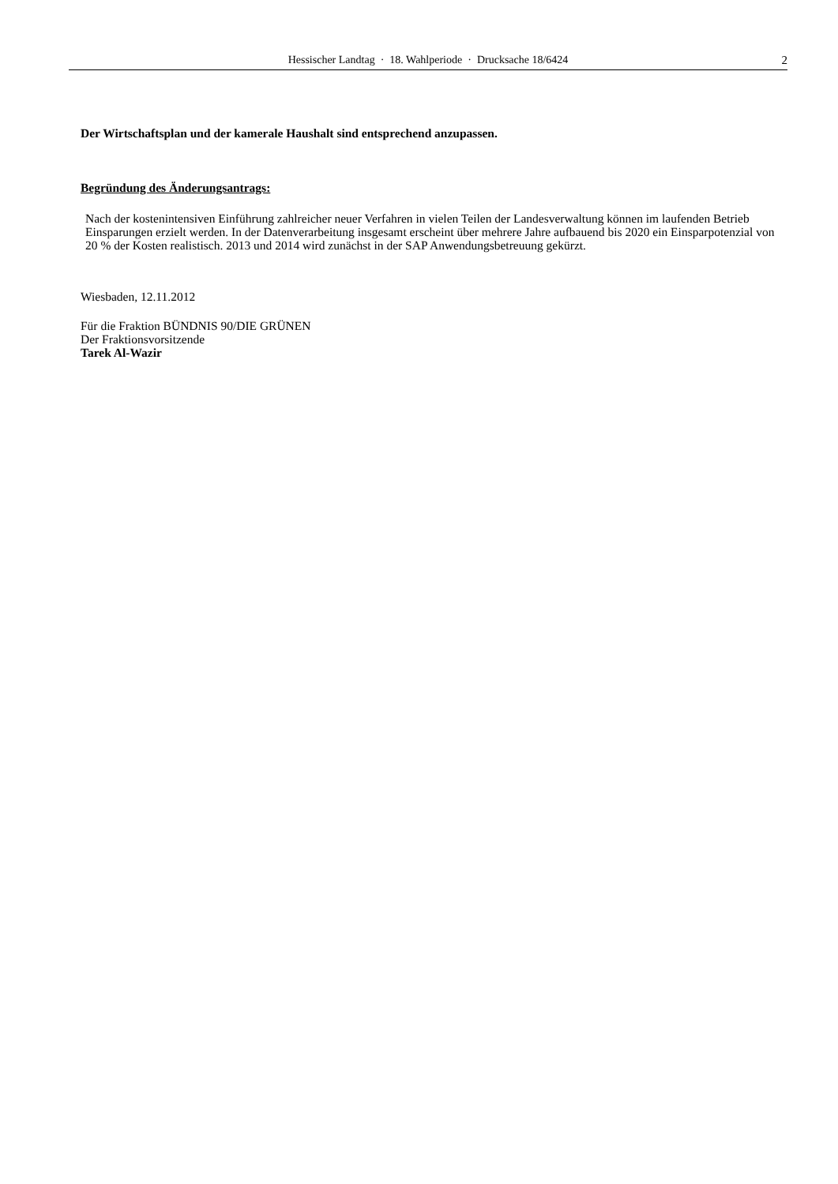Hessischer Landtag · 18. Wahlperiode · Drucksache 18/6424
2
Der Wirtschaftsplan und der kamerale Haushalt sind entsprechend anzupassen.
Begründung des Änderungsantrags:
Nach der kostenintensiven Einführung zahlreicher neuer Verfahren in vielen Teilen der Landesverwaltung können im laufenden Betrieb Einsparungen erzielt werden. In der Datenverarbeitung insgesamt erscheint über mehrere Jahre aufbauend bis 2020 ein Einsparpotenzial von 20 % der Kosten realistisch. 2013 und 2014 wird zunächst in der SAP Anwendungsbetreuung gekürzt.
Wiesbaden, 12.11.2012
Für die Fraktion BÜNDNIS 90/DIE GRÜNEN
Der Fraktionsvorsitzende
Tarek Al-Wazir